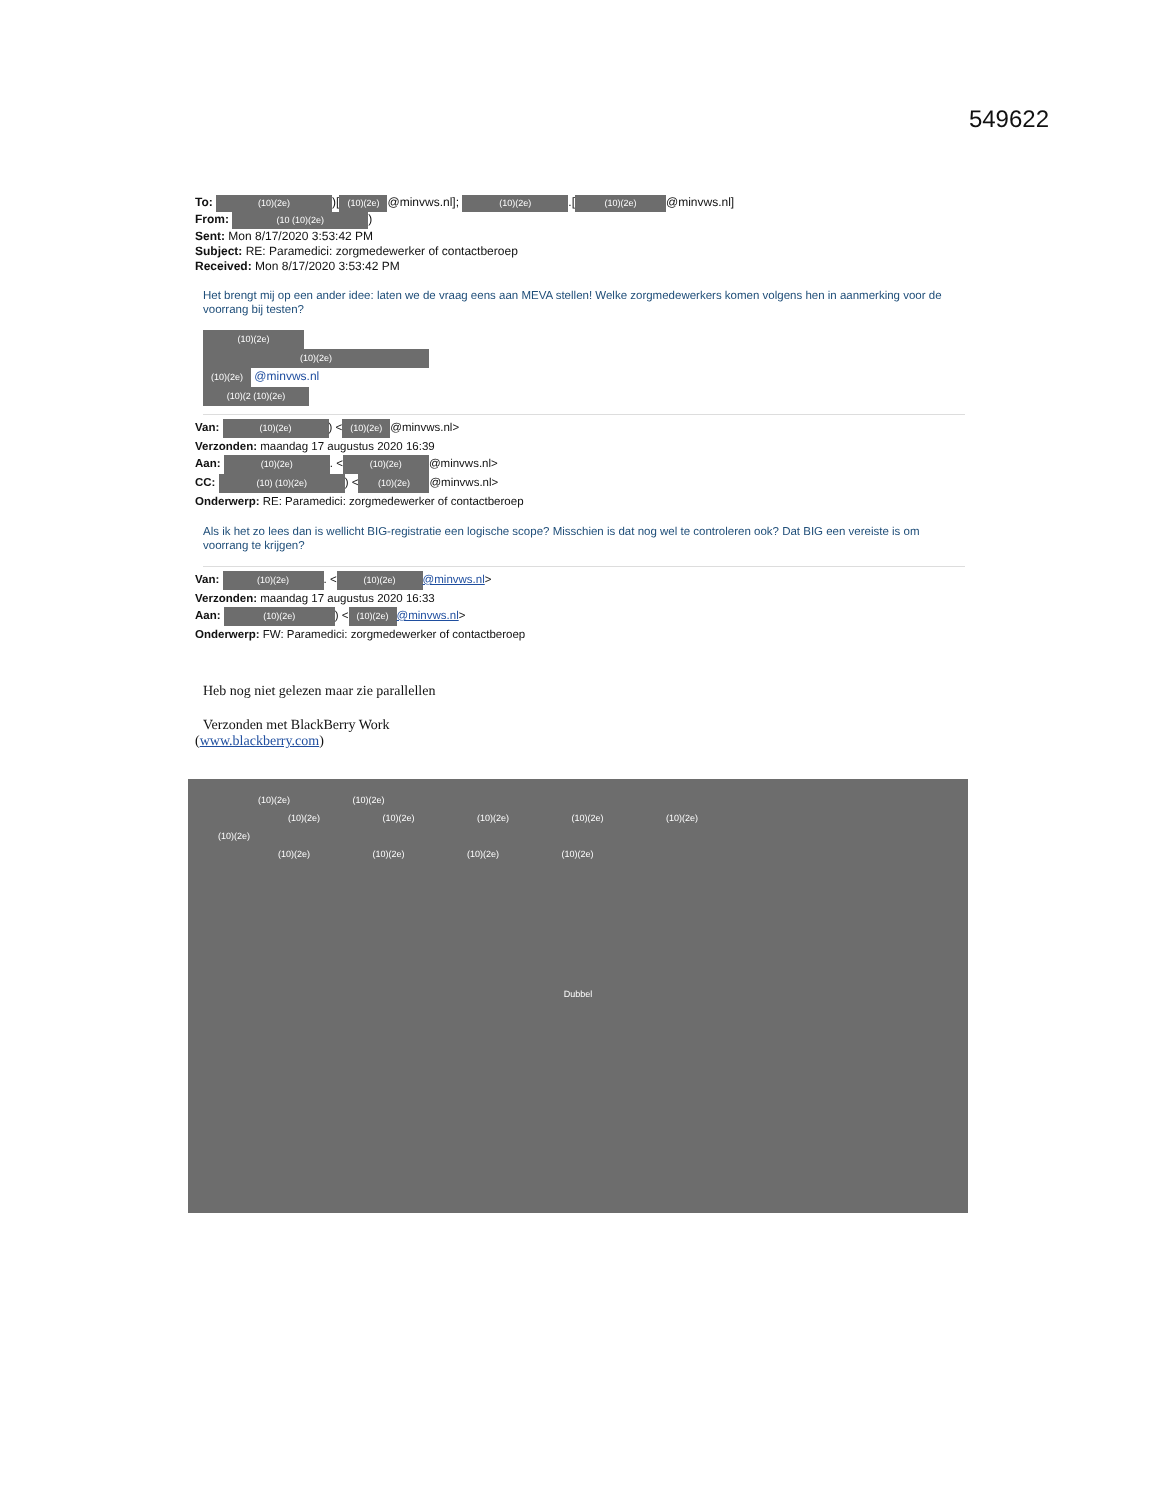549622
To: (10)(2e))[(10)(2e) @minvws.nl]; (10)(2e).[(10)(2e) @minvws.nl]
From: (10 (10)(2e))
Sent: Mon 8/17/2020 3:53:42 PM
Subject: RE: Paramedici: zorgmedewerker of contactberoep
Received: Mon 8/17/2020 3:53:42 PM
Het brengt mij op een ander idee: laten we de vraag eens aan MEVA stellen! Welke zorgmedewerkers komen volgens hen in aanmerking voor de voorrang bij testen?
(10)(2e)
(10)(2e)
(10)(2e) @minvws.nl
(10)(2 (10)(2e)
Van: (10)(2e)) < (10)(2e) @minvws.nl>
Verzonden: maandag 17 augustus 2020 16:39
Aan: (10)(2e). < (10)(2e) @minvws.nl>
CC: (10) (10)(2e)) < (10)(2e) @minvws.nl>
Onderwerp: RE: Paramedici: zorgmedewerker of contactberoep
Als ik het zo lees dan is wellicht BIG-registratie een logische scope? Misschien is dat nog wel te controleren ook? Dat BIG een vereiste is om voorrang te krijgen?
Van: (10)(2e). < (10)(2e) @minvws.nl>
Verzonden: maandag 17 augustus 2020 16:33
Aan: (10)(2e)) < (10)(2e) @minvws.nl>
Onderwerp: FW: Paramedici: zorgmedewerker of contactberoep
Heb nog niet gelezen maar zie parallellen
Verzonden met BlackBerry Work
(www.blackberry.com)
(10)(2e) (10)(2e)
(10)(2e) (10)(2e) (10)(2e) (10)(2e) (10)(2e)
(10)(2e)
(10)(2e) (10)(2e) (10)(2e) (10)(2e)
Dubbel